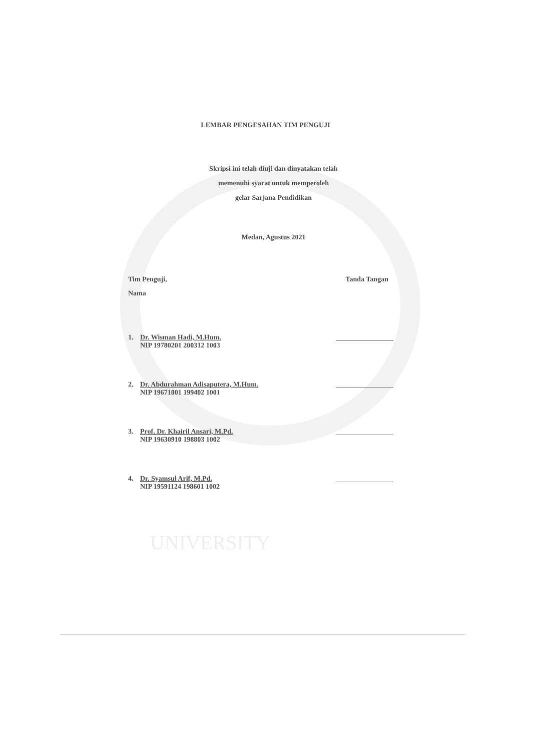LEMBAR PENGESAHAN TIM PENGUJI
Skripsi ini telah diuji dan dinyatakan telah
memenuhi syarat untuk memperoleh
gelar Sarjana Pendidikan
Medan, Agustus 2021
Tim Penguji, Tanda Tangan
Nama
1. Dr. Wisman Hadi, M.Hum.
NIP 19780201 200312 1003
2. Dr. Abdurahman Adisaputera, M.Hum.
NIP 19671001 199402 1001
3. Prof. Dr. Khairil Ansari, M.Pd.
NIP 19630910 198803 1002
4. Dr. Syamsul Arif, M.Pd.
NIP 19591124 198601 1002
UNIVERSITY